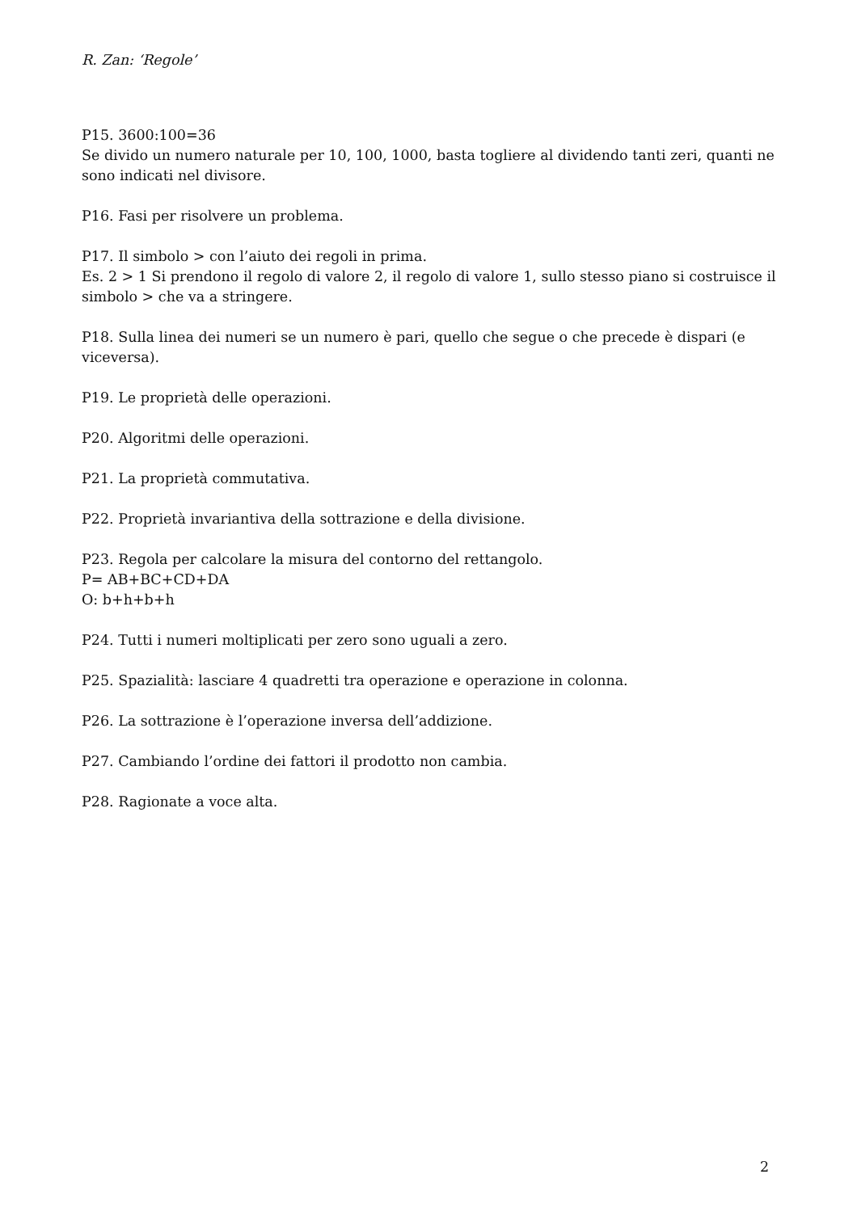R. Zan: ‘Regole’
P15. 3600:100=36
Se divido un numero naturale per 10, 100, 1000, basta togliere al dividendo tanti zeri, quanti ne sono indicati nel divisore.
P16. Fasi per risolvere un problema.
P17. Il simbolo > con l’aiuto dei regoli in prima.
Es. 2 > 1 Si prendono il regolo di valore 2, il regolo di valore 1, sullo stesso piano si costruisce il simbolo > che va a stringere.
P18. Sulla linea dei numeri se un numero è pari, quello che segue o che precede è dispari (e viceversa).
P19. Le proprietà delle operazioni.
P20. Algoritmi delle operazioni.
P21. La proprietà commutativa.
P22. Proprietà invariantiva della sottrazione e della divisione.
P23. Regola per calcolare la misura del contorno del rettangolo.
P= AB+BC+CD+DA
O: b+h+b+h
P24. Tutti i numeri moltiplicati per zero sono uguali a zero.
P25. Spazialità: lasciare 4 quadretti tra operazione e operazione in colonna.
P26. La sottrazione è l’operazione inversa dell’addizione.
P27. Cambiando l’ordine dei fattori il prodotto non cambia.
P28. Ragionate a voce alta.
2